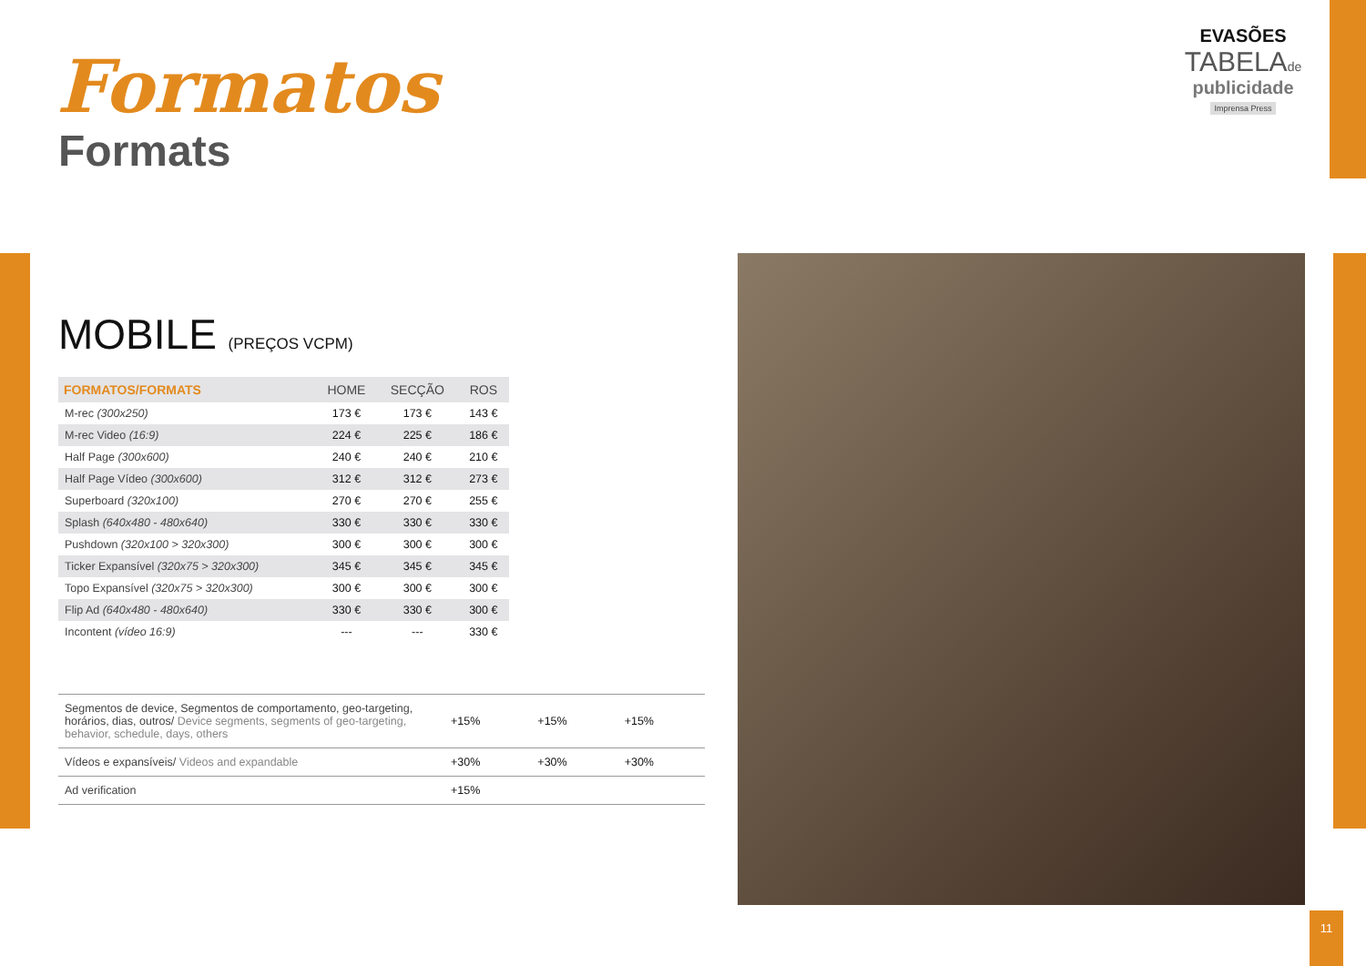Formatos
Formats
EVASÕES
TABELAde
publicidade
Imprensa Press
MOBILE (PREÇOS VCPM)
| FORMATOS/FORMATS | HOME | SECÇÃO | ROS |
| --- | --- | --- | --- |
| M-rec (300x250) | 173 € | 173 € | 143 € |
| M-rec Video (16:9) | 224 € | 225 € | 186 € |
| Half Page (300x600) | 240 € | 240 € | 210 € |
| Half Page Vídeo (300x600) | 312 € | 312 € | 273 € |
| Superboard (320x100) | 270 € | 270 € | 255 € |
| Splash (640x480 - 480x640) | 330 € | 330 € | 330 € |
| Pushdown (320x100 > 320x300) | 300 € | 300 € | 300 € |
| Ticker Expansível (320x75 > 320x300) | 345 € | 345 € | 345 € |
| Topo Expansível (320x75 > 320x300) | 300 € | 300 € | 300 € |
| Flip Ad (640x480 - 480x640) | 330 € | 330 € | 300 € |
| Incontent (vídeo 16:9) | --- | --- | 330 € |
| Segmentos de device, Segmentos de comportamento, geo-targeting, horários, dias, outros/ Device segments, segments of geo-targeting, behavior, schedule, days, others | +15% | +15% | +15% |
| Vídeos e expansíveis/ Videos and expandable | +30% | +30% | +30% |
| Ad verification | +15% | | |
11